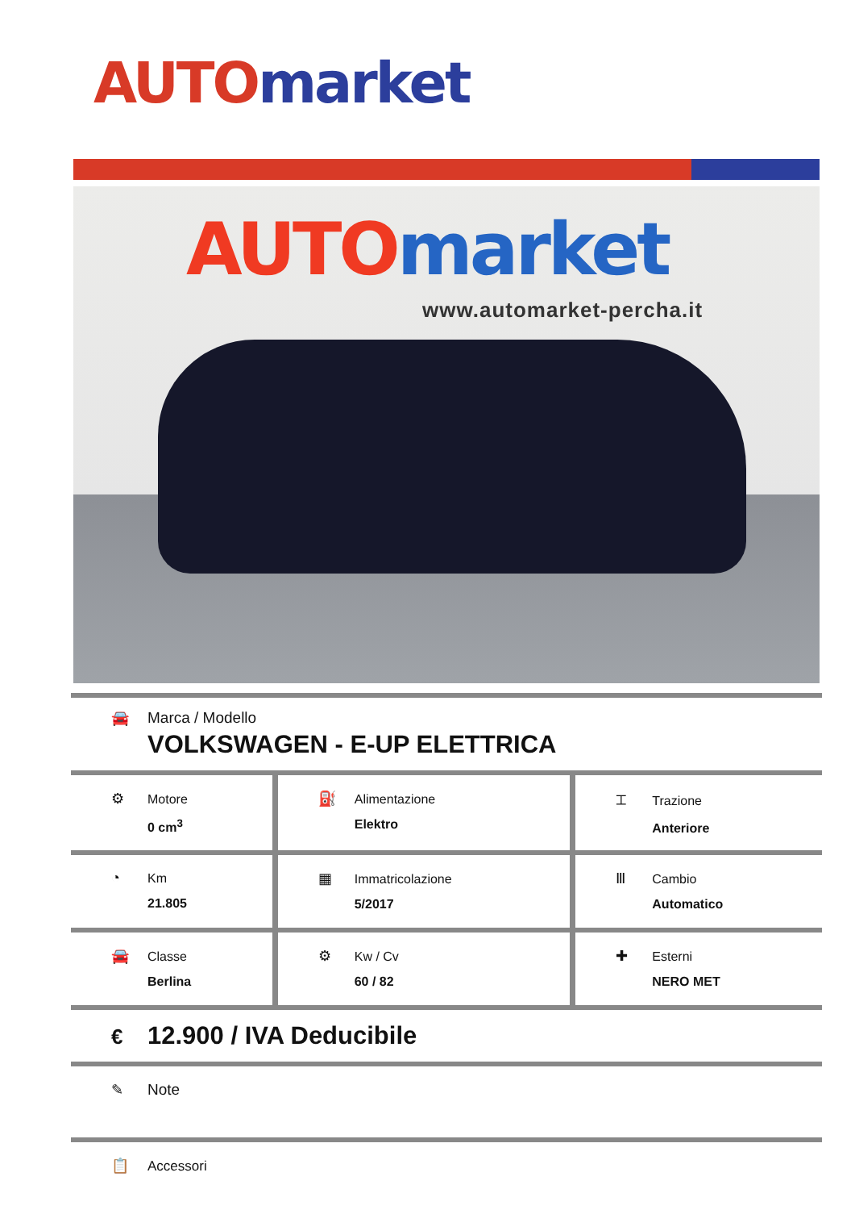AUTO market
AUTO market
www.automarket-percha.it
🚘 Marca / Modello
VOLKSWAGEN - E-UP ELETTRICA
| ⚙ Motore 0 cm<sup>3</sup> | ⛽ Alimentazione Elektro | ⌶ Trazione Anteriore |
| ◔ Km 21.805 | ▦ Immatricolazione 5/2017 | Ⅲ Cambio Automatico |
| 🚘 Classe Berlina | ⚙ Kw / Cv 60 / 82 | ✚ Esterni NERO MET |
€ 12.900 / IVA Deducibile
✎ Note
📋 Accessori